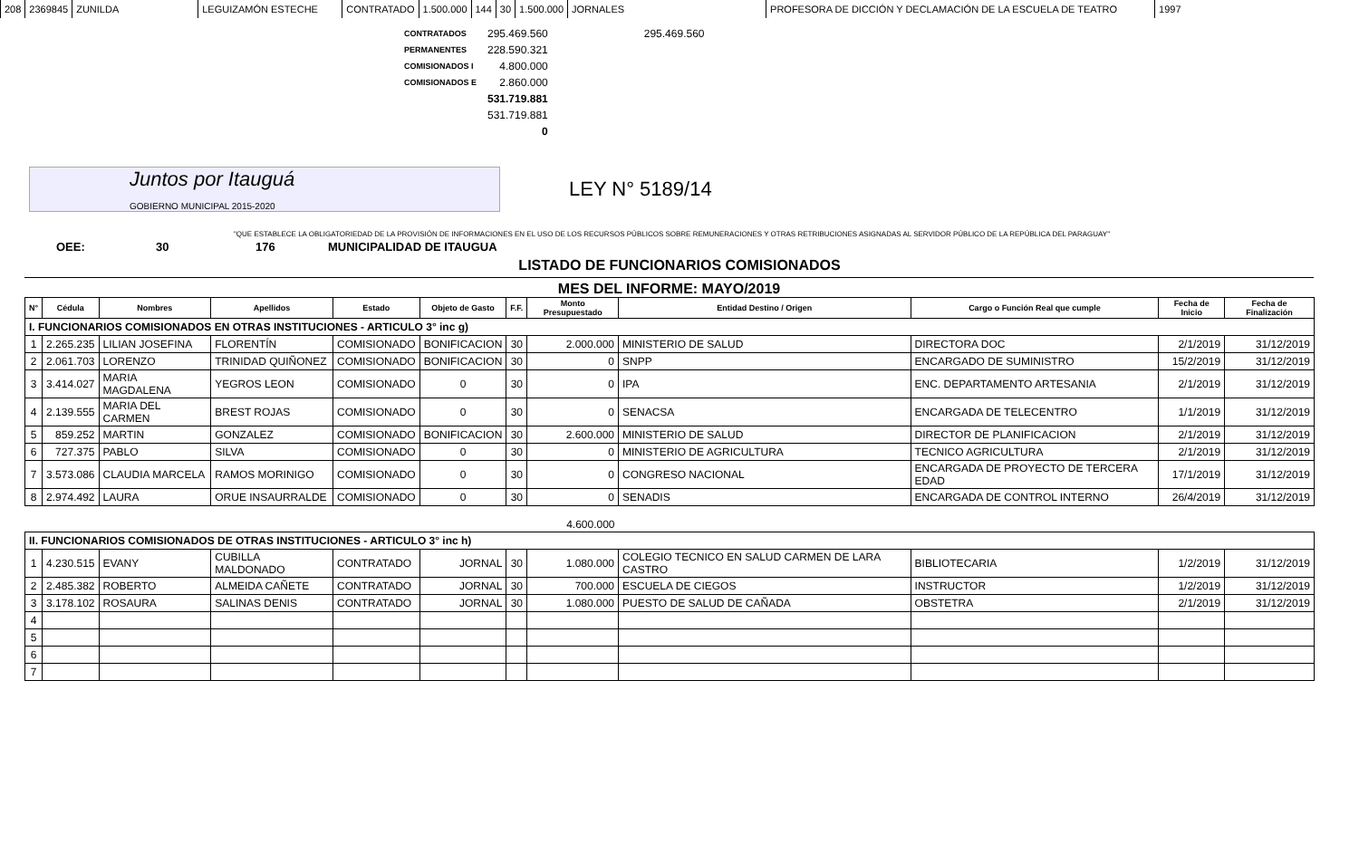| 208 | 2369845 | ZUNILDA | LEGUIZAMÓN ESTECHE | CONTRATADO | 1.500.000 | 144 | 30 | 1.500.000 | JORNALES | PROFESORA DE DICCIÓN Y DECLAMACIÓN DE LA ESCUELA DE TEATRO | 1997 |
| CONTRATADOS | 295.469.560 | 295.469.560 |
| PERMANENTES | 228.590.321 | |
| COMISIONADOS I | 4.800.000 | |
| COMISIONADOS E | 2.860.000 | |
| | 531.719.881 | |
| | 531.719.881 | |
| | 0 | |
Juntos por Itauguá
GOBIERNO MUNICIPAL 2015-2020
LEY N° 5189/14
"QUE ESTABLECE LA OBLIGATORIEDAD DE LA PROVISIÓN DE INFORMACIONES EN EL USO DE LOS RECURSOS PÚBLICOS SOBRE REMUNERACIONES Y OTRAS RETRIBUCIONES ASIGNADAS AL SERVIDOR PÚBLICO DE LA REPÚBLICA DEL PARAGUAY"
OEE: 30 176 MUNICIPALIDAD DE ITAUGUA
LISTADO DE FUNCIONARIOS COMISIONADOS
MES DEL INFORME: MAYO/2019
| N° | Cédula | Nombres | Apellidos | Estado | Objeto de Gasto | F.F. | Monto Presupuestado | Entidad Destino / Origen | Cargo o Función Real que cumple | Fecha de Inicio | Fecha de Finalización |
| --- | --- | --- | --- | --- | --- | --- | --- | --- | --- | --- | --- |
| I. FUNCIONARIOS COMISIONADOS EN OTRAS INSTITUCIONES - ARTICULO 3° inc g) | | | | | | | | | | | |
| 1 | 2.265.235 | LILIAN JOSEFINA | FLORENTÍN | COMISIONADO | BONIFICACION | 30 | 2.000.000 | MINISTERIO DE SALUD | DIRECTORA DOC | 2/1/2019 | 31/12/2019 |
| 2 | 2.061.703 | LORENZO | TRINIDAD QUIÑONEZ | COMISIONADO | BONIFICACION | 30 | 0 | SNPP | ENCARGADO DE SUMINISTRO | 15/2/2019 | 31/12/2019 |
| 3 | 3.414.027 | MARIA MAGDALENA | YEGROS LEON | COMISIONADO | 0 | 30 | 0 | IPA | ENC. DEPARTAMENTO ARTESANIA | 2/1/2019 | 31/12/2019 |
| 4 | 2.139.555 | MARIA DEL CARMEN | BREST ROJAS | COMISIONADO | 0 | 30 | 0 | SENACSA | ENCARGADA DE TELECENTRO | 1/1/2019 | 31/12/2019 |
| 5 | 859.252 | MARTIN | GONZALEZ | COMISIONADO | BONIFICACION | 30 | 2.600.000 | MINISTERIO DE SALUD | DIRECTOR DE PLANIFICACION | 2/1/2019 | 31/12/2019 |
| 6 | 727.375 | PABLO | SILVA | COMISIONADO | 0 | 30 | 0 | MINISTERIO DE AGRICULTURA | TECNICO AGRICULTURA | 2/1/2019 | 31/12/2019 |
| 7 | 3.573.086 | CLAUDIA MARCELA | RAMOS MORINIGO | COMISIONADO | 0 | 30 | 0 | CONGRESO NACIONAL | ENCARGADA DE PROYECTO DE TERCERA EDAD | 17/1/2019 | 31/12/2019 |
| 8 | 2.974.492 | LAURA | ORUE INSAURRALDE | COMISIONADO | 0 | 30 | 0 | SENADIS | ENCARGADA DE CONTROL INTERNO | 26/4/2019 | 31/12/2019 |
| | | | | | | | 4.600.000 | | | | |
| II. FUNCIONARIOS COMISIONADOS DE OTRAS INSTITUCIONES - ARTICULO 3° inc h) | | | | | | | | | | | |
| 1 | 4.230.515 | EVANY | CUBILLA MALDONADO | CONTRATADO | JORNAL | 30 | 1.080.000 | COLEGIO TECNICO EN SALUD CARMEN DE LARA CASTRO | BIBLIOTECARIA | 1/2/2019 | 31/12/2019 |
| 2 | 2.485.382 | ROBERTO | ALMEIDA CAÑETE | CONTRATADO | JORNAL | 30 | 700.000 | ESCUELA DE CIEGOS | INSTRUCTOR | 1/2/2019 | 31/12/2019 |
| 3 | 3.178.102 | ROSAURA | SALINAS DENIS | CONTRATADO | JORNAL | 30 | 1.080.000 | PUESTO DE SALUD DE CAÑADA | OBSTETRA | 2/1/2019 | 31/12/2019 |
| 4 | | | | | | | | | | | |
| 5 | | | | | | | | | | | |
| 6 | | | | | | | | | | | |
| 7 | | | | | | | | | | | |